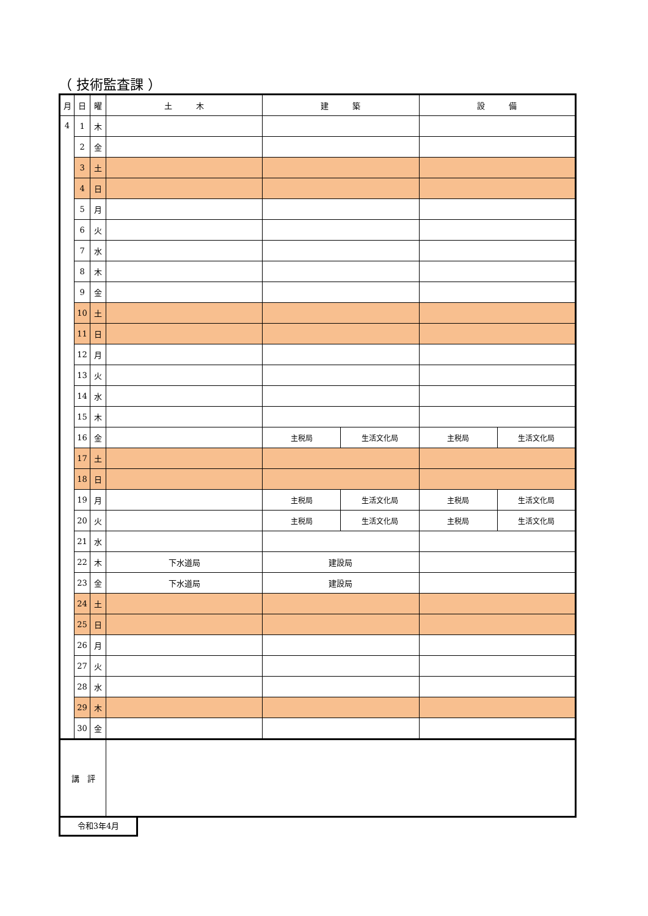（ 技術監査課 ）
| 月 | 日 | 曜 | 土 木 | 建 築 | | 設 備 | |
| --- | --- | --- | --- | --- | --- | --- | --- |
| 4 | 1 | 木 | | | | | |
| | 2 | 金 | | | | | |
| | 3 | 土 | | | | | |
| | 4 | 日 | | | | | |
| | 5 | 月 | | | | | |
| | 6 | 火 | | | | | |
| | 7 | 水 | | | | | |
| | 8 | 木 | | | | | |
| | 9 | 金 | | | | | |
| | 10 | 土 | | | | | |
| | 11 | 日 | | | | | |
| | 12 | 月 | | | | | |
| | 13 | 火 | | | | | |
| | 14 | 水 | | | | | |
| | 15 | 木 | | | | | |
| | 16 | 金 | | 主税局 | 生活文化局 | 主税局 | 生活文化局 |
| | 17 | 土 | | | | | |
| | 18 | 日 | | | | | |
| | 19 | 月 | | 主税局 | 生活文化局 | 主税局 | 生活文化局 |
| | 20 | 火 | | 主税局 | 生活文化局 | 主税局 | 生活文化局 |
| | 21 | 水 | | | | | |
| | 22 | 木 | 下水道局 | 建設局 | | | |
| | 23 | 金 | 下水道局 | 建設局 | | | |
| | 24 | 土 | | | | | |
| | 25 | 日 | | | | | |
| | 26 | 月 | | | | | |
| | 27 | 火 | | | | | |
| | 28 | 水 | | | | | |
| | 29 | 木 | | | | | |
| | 30 | 金 | | | | | |
| 講 評 | | | | | | | |
令和3年4月